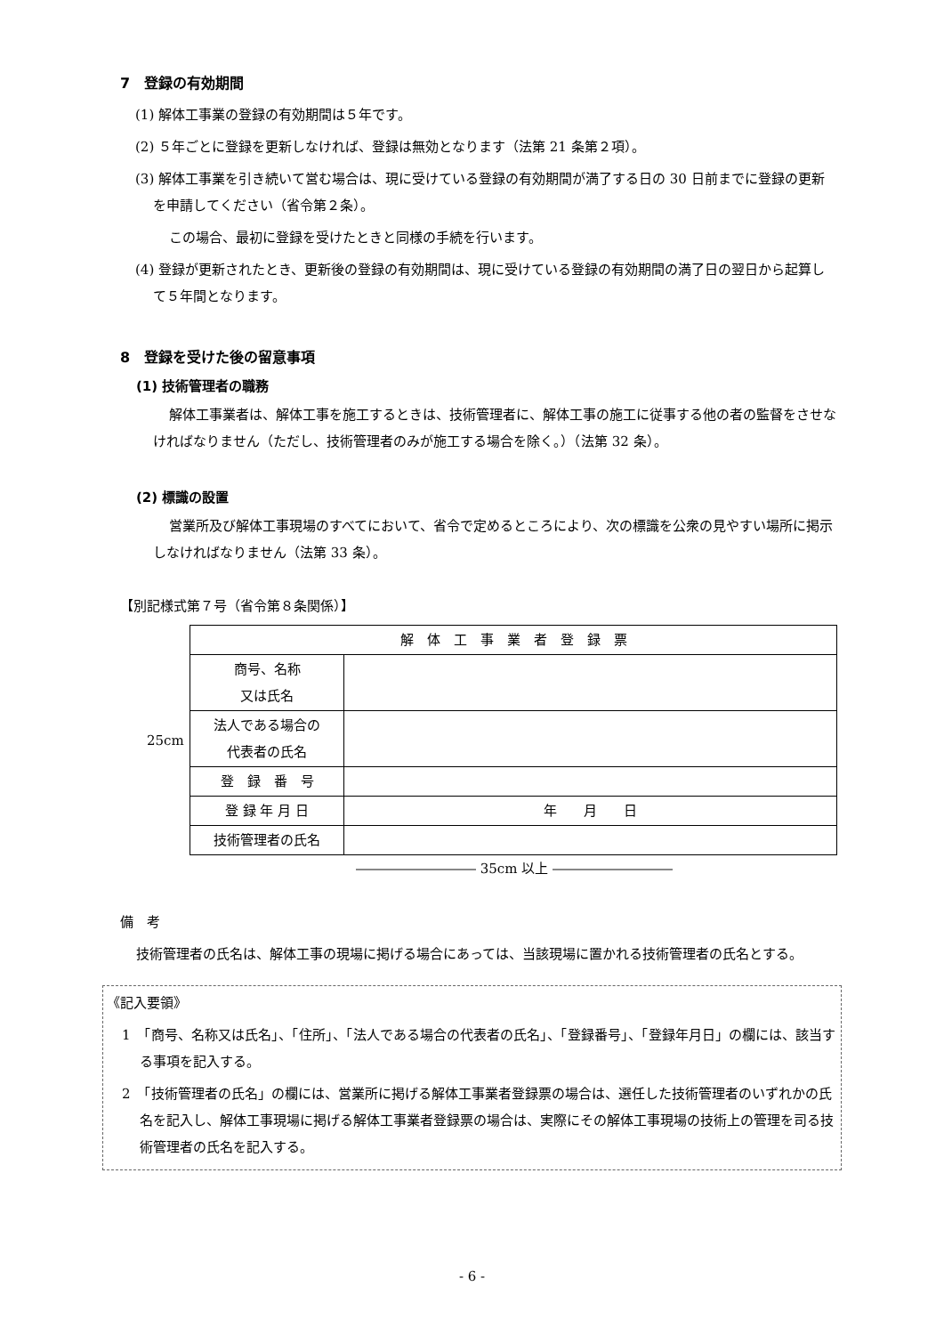7　登録の有効期間
(1) 解体工事業の登録の有効期間は５年です。
(2) ５年ごとに登録を更新しなければ、登録は無効となります（法第 21 条第２項）。
(3) 解体工事業を引き続いて営む場合は、現に受けている登録の有効期間が満了する日の 30 日前までに登録の更新を申請してください（省令第２条）。
この場合、最初に登録を受けたときと同様の手続を行います。
(4) 登録が更新されたとき、更新後の登録の有効期間は、現に受けている登録の有効期間の満了日の翌日から起算して５年間となります。
8　登録を受けた後の留意事項
(1) 技術管理者の職務
解体工事業者は、解体工事を施工するときは、技術管理者に、解体工事の施工に従事する他の者の監督をさせなければなりません（ただし、技術管理者のみが施工する場合を除く。）（法第 32 条）。
(2) 標識の設置
営業所及び解体工事現場のすべてにおいて、省令で定めるところにより、次の標識を公衆の見やすい場所に掲示しなければなりません（法第 33 条）。
【別記様式第７号（省令第８条関係）】
25cm
| 解 体 工 事 業 者 登 録 票 | |
| 商号、名称 又は氏名 | |
| 法人である場合の 代表者の氏名 | |
| 登 録 番 号 | |
| 登 録 年 月 日 | 年 月 日 |
| 技術管理者の氏名 | |
――――――――― 35cm 以上 ―――――――――
備　考
技術管理者の氏名は、解体工事の現場に掲げる場合にあっては、当該現場に置かれる技術管理者の氏名とする。
《記入要領》
1　「商号、名称又は氏名」、「住所」、「法人である場合の代表者の氏名」、「登録番号」、「登録年月日」の欄には、該当する事項を記入する。
2　「技術管理者の氏名」の欄には、営業所に掲げる解体工事業者登録票の場合は、選任した技術管理者のいずれかの氏名を記入し、解体工事現場に掲げる解体工事業者登録票の場合は、実際にその解体工事現場の技術上の管理を司る技術管理者の氏名を記入する。
- 6 -